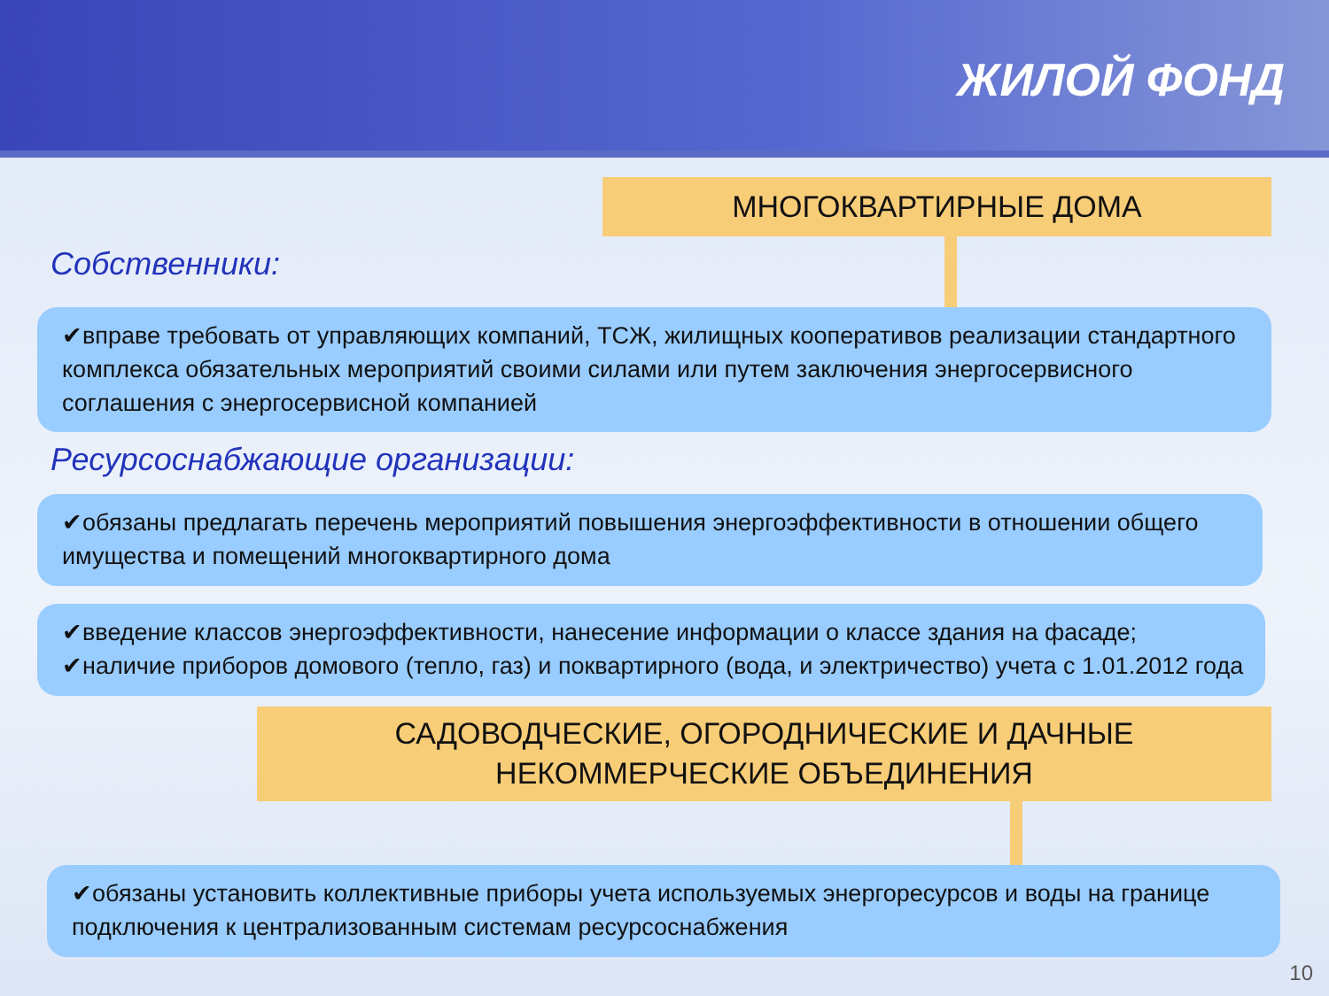ЖИЛОЙ ФОНД
МНОГОКВАРТИРНЫЕ ДОМА
Собственники:
✔вправе требовать от управляющих компаний, ТСЖ, жилищных кооперативов реализации стандартного комплекса обязательных мероприятий своими силами или путем заключения энергосервисного соглашения с энергосервисной компанией
Ресурсоснабжающие организации:
✔обязаны предлагать перечень мероприятий повышения энергоэффективности в отношении общего имущества и помещений многоквартирного дома
✔введение классов энергоэффективности, нанесение информации о классе здания на фасаде;
✔наличие приборов домового (тепло, газ) и поквартирного (вода, и электричество) учета с 1.01.2012 года
САДОВОДЧЕСКИЕ, ОГОРОДНИЧЕСКИЕ И ДАЧНЫЕ
НЕКОММЕРЧЕСКИЕ ОБЪЕДИНЕНИЯ
✔обязаны установить коллективные приборы учета используемых энергоресурсов и воды на границе подключения к централизованным системам ресурсоснабжения
10